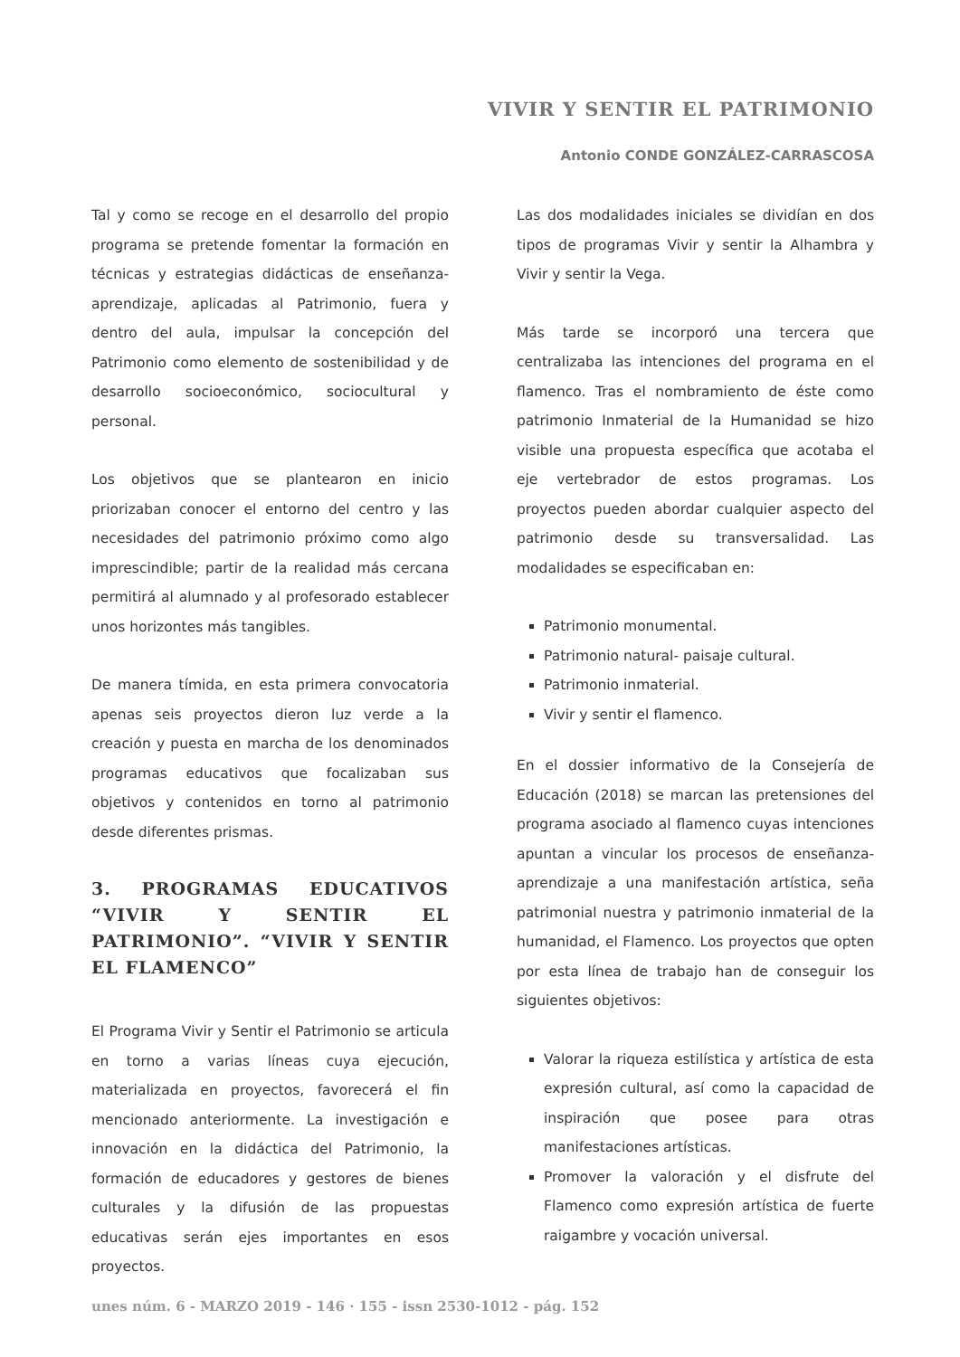VIVIR Y SENTIR EL PATRIMONIO
Antonio CONDE GONZÁLEZ-CARRASCOSA
Tal y como se recoge en el desarrollo del propio programa se pretende fomentar la formación en técnicas y estrategias didácticas de enseñanza-aprendizaje, aplicadas al Patrimonio, fuera y dentro del aula, impulsar la concepción del Patrimonio como elemento de sostenibilidad y de desarrollo socioeconómico, sociocultural y personal.
Los objetivos que se plantearon en inicio priorizaban conocer el entorno del centro y las necesidades del patrimonio próximo como algo imprescindible; partir de la realidad más cercana permitirá al alumnado y al profesorado establecer unos horizontes más tangibles.
De manera tímida, en esta primera convocatoria apenas seis proyectos dieron luz verde a la creación y puesta en marcha de los denominados programas educativos que focalizaban sus objetivos y contenidos en torno al patrimonio desde diferentes prismas.
3. PROGRAMAS EDUCATIVOS “VIVIR Y SENTIR EL PATRIMONIO”. “VIVIR Y SENTIR EL FLAMENCO”
El Programa Vivir y Sentir el Patrimonio se articula en torno a varias líneas cuya ejecución, materializada en proyectos, favorecerá el fin mencionado anteriormente. La investigación e innovación en la didáctica del Patrimonio, la formación de educadores y gestores de bienes culturales y la difusión de las propuestas educativas serán ejes importantes en esos proyectos.
Las dos modalidades iniciales se dividían en dos tipos de programas Vivir y sentir la Alhambra y Vivir y sentir la Vega.
Más tarde se incorporó una tercera que centralizaba las intenciones del programa en el flamenco. Tras el nombramiento de éste como patrimonio Inmaterial de la Humanidad se hizo visible una propuesta específica que acotaba el eje vertebrador de estos programas. Los proyectos pueden abordar cualquier aspecto del patrimonio desde su transversalidad. Las modalidades se especificaban en:
Patrimonio monumental.
Patrimonio natural- paisaje cultural.
Patrimonio inmaterial.
Vivir y sentir el flamenco.
En el dossier informativo de la Consejería de Educación (2018) se marcan las pretensiones del programa asociado al flamenco cuyas intenciones apuntan a vincular los procesos de enseñanza-aprendizaje a una manifestación artística, seña patrimonial nuestra y patrimonio inmaterial de la humanidad, el Flamenco. Los proyectos que opten por esta línea de trabajo han de conseguir los siguientes objetivos:
Valorar la riqueza estilística y artística de esta expresión cultural, así como la capacidad de inspiración que posee para otras manifestaciones artísticas.
Promover la valoración y el disfrute del Flamenco como expresión artística de fuerte raigambre y vocación universal.
unes núm. 6 - MARZO 2019 - 146 · 155 - issn 2530-1012 - pág. 152